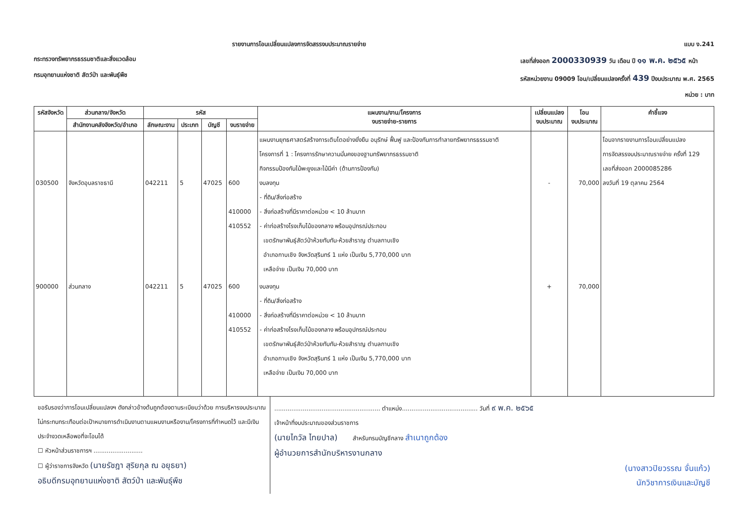รายงานการโอนเปลี่ยนแปลงการจัดสรรงบประมาณรายจ่าย
แบบ ง.241
กระทรวงทรัพยากรธรรมชาติและสิ่งแวดล้อม
กรมอุทยานแห่งชาติ สัตว์ป่า และพันธุ์พืช
เลขที่ส่งออก 2000330939 วัน เดือน ปี ๑๑ พ.ค. ๒๕๖๕ หน้า
รหัสหน่วยงาน 09009 โอน/เปลี่ยนแปลงครั้งที่ 439 ปีงบประมาณ พ.ศ. 2565
หน่วย : บาท
| รหัสจังหวัด | ส่วนกลาง/จังหวัด | รหัส | | | | แผนงาน/งาน/โครงการ งบรายจ่าย-รายการ | เปลี่ยนแปลง งบประมาณ | โอน งบประมาณ | คำชี้แจง |
| --- | --- | --- | --- | --- | --- | --- | --- | --- | --- |
| | สำนักงานคลังจังหวัด/อำเภอ | ลักษณะงาน | ประเภท | บัญชี | งบรายจ่าย | | | | |
| 030500 | จังหวัดอุบลราชธานี | 042211 | 5 | 47025 | 600 410000 410552 | แผนงานยุทธศาสตร์สร้างการเติบโตอย่างยั่งยืน อนุรักษ์ ฟื้นฟู และป้องกันการทำลายทรัพยากรธรรมชาติ โครงการที่ 1 : โครงการรักษาความมั่นคงของฐานทรัพยากรธรรมชาติ กิจกรรมป้องกันไม้พะยูงและไม้มีค่า (ด้านการป้องกัน) งบลงทุน - ที่ดิน/สิ่งก่อสร้าง - สิ่งก่อสร้างที่มีราคาต่อหน่วย < 10 ล้านบาท - ค่าก่อสร้างโรงเก็บไม้ของกลาง พร้อมอุปกรณ์ประกอบ เขตรักษาพันธุ์สัตว์ป่าห้วยทับทัน-ห้วยสำราญ ตำบลกาบเชิง อำเภอกาบเชิง จังหวัดสุรินทร์ 1 แห่ง เป็นเงิน 5,770,000 บาท เหลือจ่าย เป็นเงิน 70,000 บาท | - | 70,000 | โอนจากรายงานการโอนเปลี่ยนแปลง การจัดสรรงบประมาณรายจ่าย ครั้งที่ 129 เลขที่ส่งออก 2000085286 ลงวันที่ 19 ตุลาคม 2564 |
| 900000 | ส่วนกลาง | 042211 | 5 | 47025 | 600 410000 410552 | งบลงทุน - ที่ดิน/สิ่งก่อสร้าง - สิ่งก่อสร้างที่มีราคาต่อหน่วย < 10 ล้านบาท - ค่าก่อสร้างโรงเก็บไม้ของกลาง พร้อมอุปกรณ์ประกอบ เขตรักษาพันธุ์สัตว์ป่าห้วยทับทัน-ห้วยสำราญ ตำบลกาบเชิง อำเภอกาบเชิง จังหวัดสุรินทร์ 1 แห่ง เป็นเงิน 5,770,000 บาท เหลือจ่าย เป็นเงิน 70,000 บาท | + | 70,000 | |
ขอรับรองว่าการโอนเปลี่ยนแปลงฯ ดังกล่าวข้างต้นถูกต้องตามระเบียบว่าด้วย การบริหารงบประมาณ ไม่กระทบกระเทือนต่อเป้าหมายการดำเนินงานตามแผนงานหรืองาน/โครงการที่กำหนดไว้ และมีเงินประจำงวดเหลือพอที่จะโอนได้
☐ หัวหน้าส่วนราชการฯ ..........................
☐ ผู้ว่าราชการจังหวัด (นายรัชฎา สุริยกุล ณ อยุธยา)
อธิบดีกรมอุทยานแห่งชาติ สัตว์ป่า และพันธุ์พืช
........................................................ ตำแหน่ง........................................ วันที่ ๙ พ.ค. ๒๕๖๕
เจ้าหน้าที่งบประมาณของส่วนราชการ
(นายไกวัล ไทยปาล) สำหรับกรมบัญชีกลาง สำเนาถูกต้อง
ผู้อำนวยการสำนักบริหารงานกลาง
(นางสาวปิยวรรณ จั่นแก้ว)
นักวิชาการเงินและบัญชี